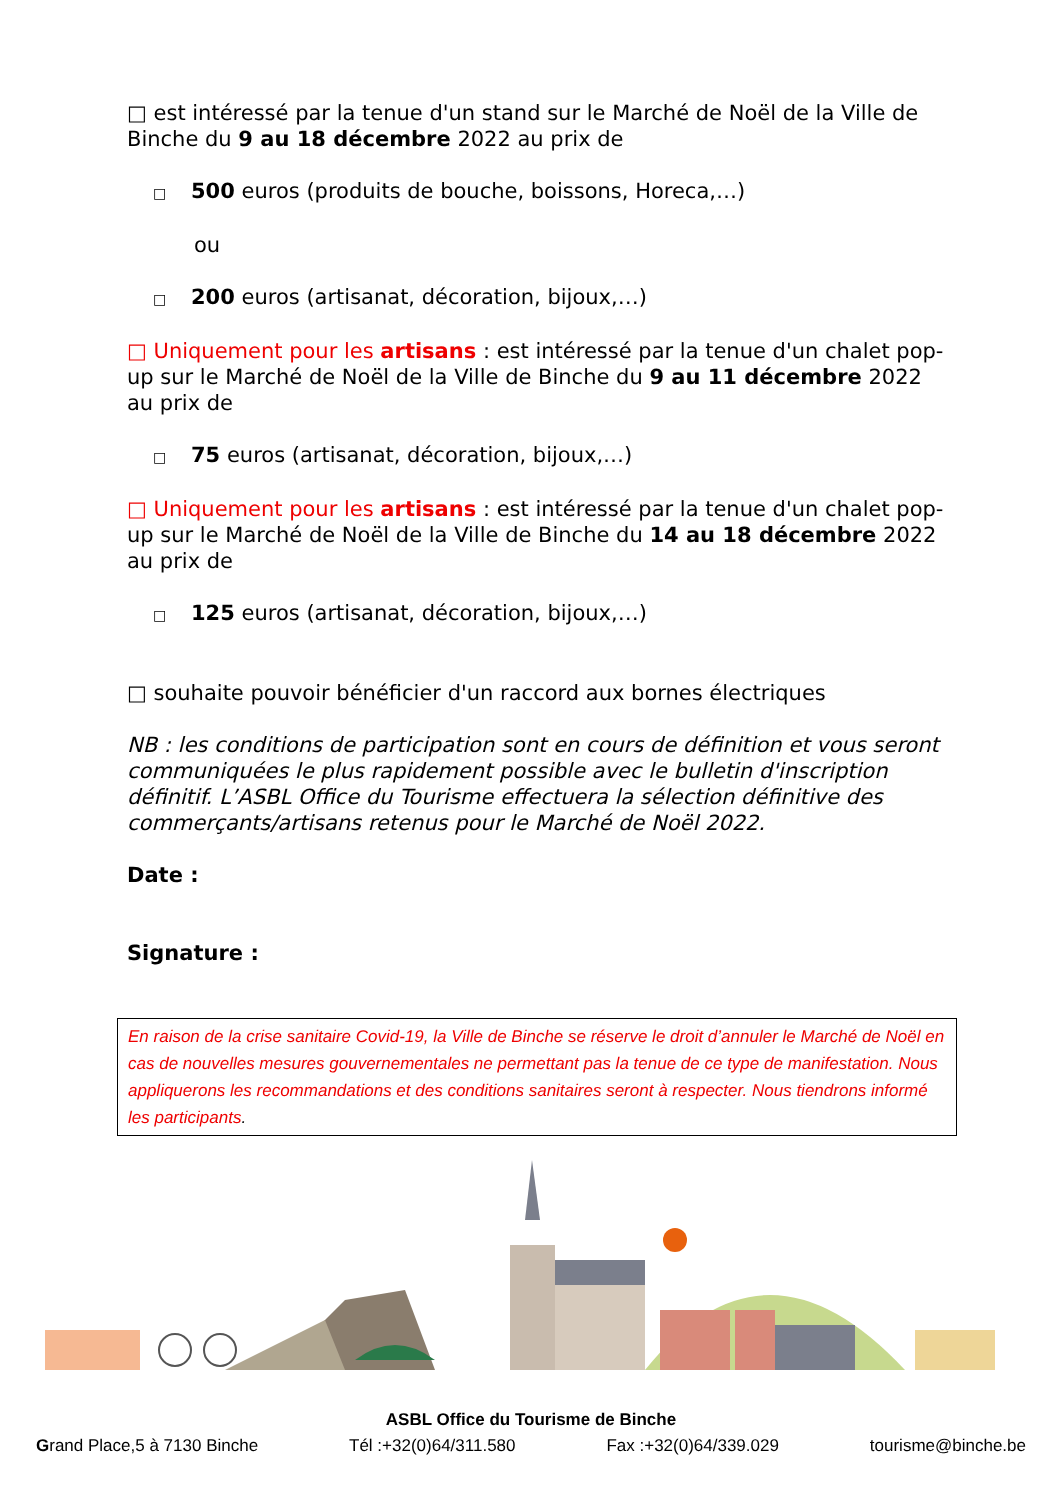□ est intéressé par la tenue d'un stand sur le Marché de Noël de la Ville de Binche du 9 au 18 décembre 2022 au prix de
□ 500 euros (produits de bouche, boissons, Horeca,…)
ou
□ 200 euros (artisanat, décoration, bijoux,…)
□ Uniquement pour les artisans : est intéressé par la tenue d'un chalet pop-up sur le Marché de Noël de la Ville de Binche du 9 au 11 décembre 2022 au prix de
□ 75 euros (artisanat, décoration, bijoux,…)
□ Uniquement pour les artisans : est intéressé par la tenue d'un chalet pop-up sur le Marché de Noël de la Ville de Binche du 14 au 18 décembre 2022 au prix de
□ 125 euros (artisanat, décoration, bijoux,…)
□ souhaite pouvoir bénéficier d'un raccord aux bornes électriques
NB : les conditions de participation sont en cours de définition et vous seront communiquées le plus rapidement possible avec le bulletin d'inscription définitif. L’ASBL Office du Tourisme effectuera la sélection définitive des commerçants/artisans retenus pour le Marché de Noël 2022.
Date :
Signature :
En raison de la crise sanitaire Covid-19, la Ville de Binche se réserve le droit d’annuler le Marché de Noël en cas de nouvelles mesures gouvernementales ne permettant pas la tenue de ce type de manifestation. Nous appliquerons les recommandations et des conditions sanitaires seront à respecter. Nous tiendrons informé les participants.
ASBL Office du Tourisme de Binche
Grand Place,5 à 7130 Binche Tél :+32(0)64/311.580 Fax :+32(0)64/339.029 tourisme@binche.be